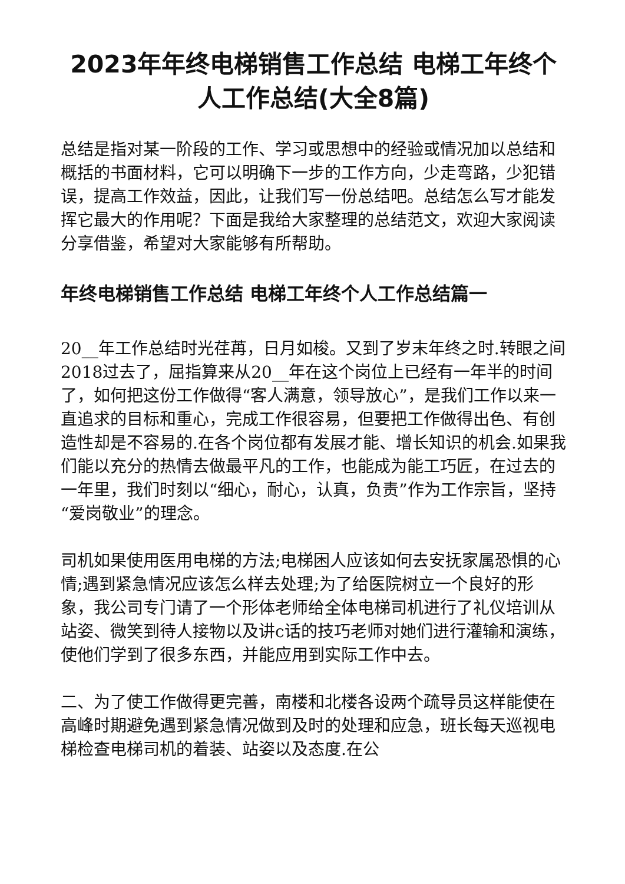2023年年终电梯销售工作总结 电梯工年终个人工作总结(大全8篇)
总结是指对某一阶段的工作、学习或思想中的经验或情况加以总结和概括的书面材料，它可以明确下一步的工作方向，少走弯路，少犯错误，提高工作效益，因此，让我们写一份总结吧。总结怎么写才能发挥它最大的作用呢？下面是我给大家整理的总结范文，欢迎大家阅读分享借鉴，希望对大家能够有所帮助。
年终电梯销售工作总结 电梯工年终个人工作总结篇一
20__年工作总结时光荏苒，日月如梭。又到了岁末年终之时.转眼之间2018过去了，屈指算来从20__年在这个岗位上已经有一年半的时间了，如何把这份工作做得“客人满意，领导放心”，是我们工作以来一直追求的目标和重心，完成工作很容易，但要把工作做得出色、有创造性却是不容易的.在各个岗位都有发展才能、增长知识的机会.如果我们能以充分的热情去做最平凡的工作，也能成为能工巧匠，在过去的一年里，我们时刻以“细心，耐心，认真，负责”作为工作宗旨，坚持“爱岗敬业”的理念。
司机如果使用医用电梯的方法;电梯困人应该如何去安抚家属恐惧的心情;遇到紧急情况应该怎么样去处理;为了给医院树立一个良好的形象，我公司专门请了一个形体老师给全体电梯司机进行了礼仪培训从站姿、微笑到待人接物以及讲c话的技巧老师对她们进行灌输和演练，使他们学到了很多东西，并能应用到实际工作中去。
二、为了使工作做得更完善，南楼和北楼各设两个疏导员这样能使在高峰时期避免遇到紧急情况做到及时的处理和应急，班长每天巡视电梯检查电梯司机的着装、站姿以及态度.在公